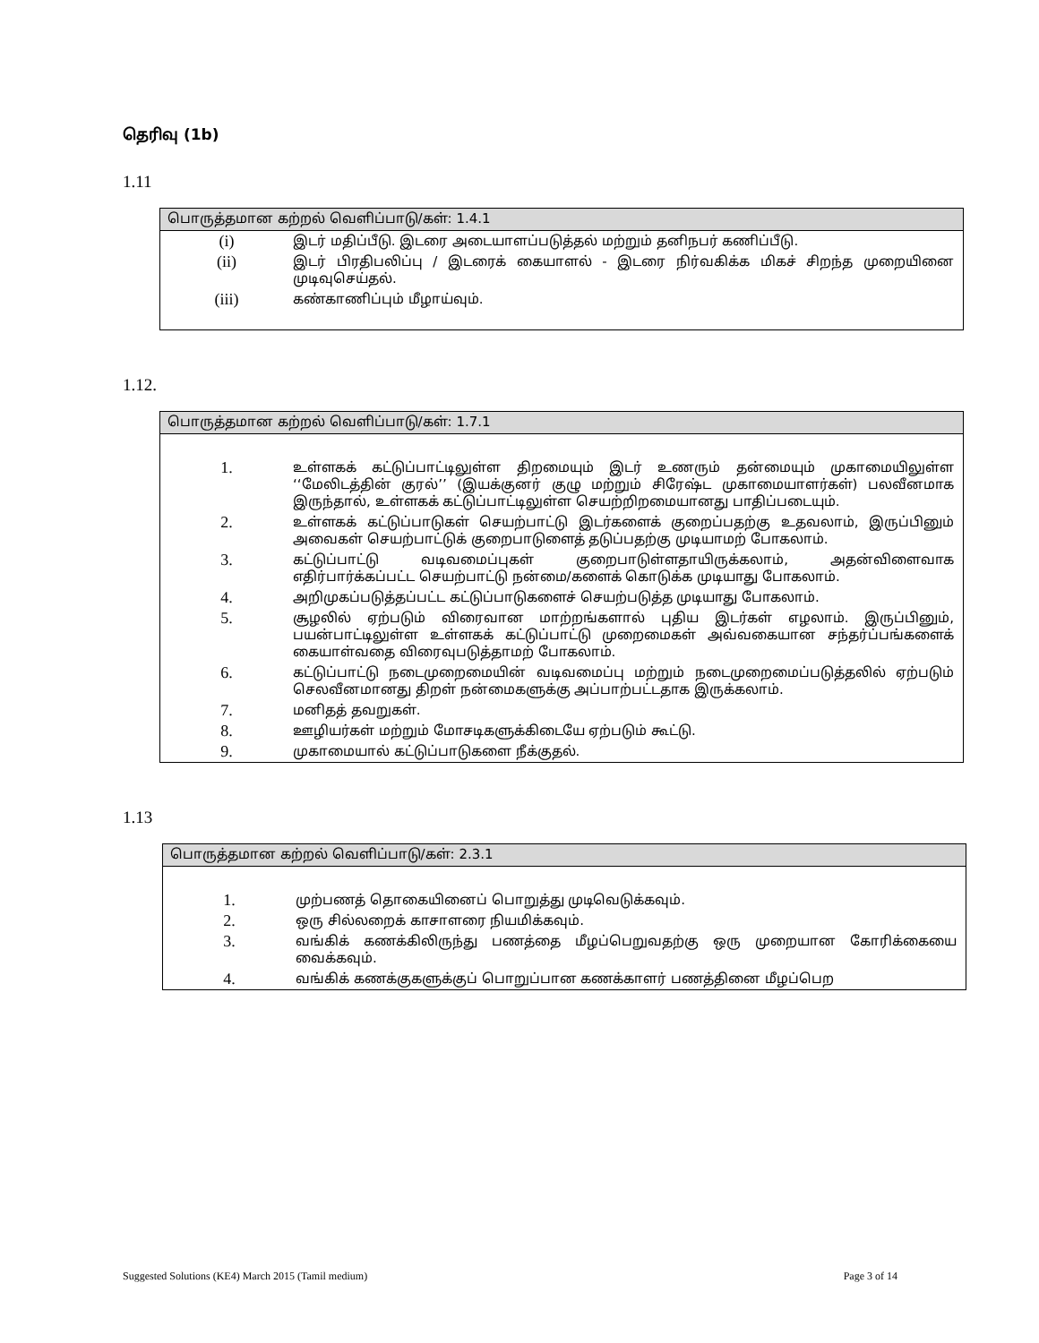தெரிவு (1b)
1.11
பொருத்தமான கற்றல் வெளிப்பாடு/கள்: 1.4.1
| (i) | இடர் மதிப்பீடு. இடரை அடையாளப்படுத்தல் மற்றும் தனிநபர் கணிப்பீடு. |
| (ii) | இடர் பிரதிபலிப்பு / இடரைக் கையாளல் - இடரை நிர்வகிக்க மிகச் சிறந்த முறையினை முடிவுசெய்தல். |
| (iii) | கண்காணிப்பும் மீழாய்வும். |
1.12.
பொருத்தமான கற்றல் வெளிப்பாடு/கள்: 1.7.1
| 1. | உள்ளகக் கட்டுப்பாட்டிலுள்ள திறமையும் இடர் உணரும் தன்மையும் முகாமையிலுள்ள ‘‘மேலிடத்தின் குரல்’’ (இயக்குனர் குழு மற்றும் சிரேஷ்ட முகாமையாளர்கள்) பலவீனமாக இருந்தால், உள்ளகக் கட்டுப்பாட்டிலுள்ள செயற்றிறமையானது பாதிப்படையும். |
| 2. | உள்ளகக் கட்டுப்பாடுகள் செயற்பாட்டு இடர்களைக் குறைப்பதற்கு உதவலாம், இருப்பினும் அவைகள் செயற்பாட்டுக் குறைபாடுளைத் தடுப்பதற்கு முடியாமற் போகலாம். |
| 3. | கட்டுப்பாட்டு வடிவமைப்புகள் குறைபாடுள்ளதாயிருக்கலாம், அதன்விளைவாக எதிர்பார்க்கப்பட்ட செயற்பாட்டு நன்மை/களைக் கொடுக்க முடியாது போகலாம். |
| 4. | அறிமுகப்படுத்தப்பட்ட கட்டுப்பாடுகளைச் செயற்படுத்த முடியாது போகலாம். |
| 5. | சூழலில் ஏற்படும் விரைவான மாற்றங்களால் புதிய இடர்கள் எழலாம். இருப்பினும், பயன்பாட்டிலுள்ள உள்ளகக் கட்டுப்பாட்டு முறைமைகள் அவ்வகையான சந்தர்ப்பங்களைக் கையாள்வதை விரைவுபடுத்தாமற் போகலாம். |
| 6. | கட்டுப்பாட்டு நடைமுறைமையின் வடிவமைப்பு மற்றும் நடைமுறைமைப்படுத்தலில் ஏற்படும் செலவீனமானது திறள் நன்மைகளுக்கு அப்பாற்பட்டதாக இருக்கலாம். |
| 7. | மனிதத் தவறுகள். |
| 8. | ஊழியர்கள் மற்றும் மோசடிகளுக்கிடையே ஏற்படும் கூட்டு. |
| 9. | முகாமையால் கட்டுப்பாடுகளை நீக்குதல். |
1.13
பொருத்தமான கற்றல் வெளிப்பாடு/கள்: 2.3.1
| 1. | முற்பணத் தொகையினைப் பொறுத்து முடிவெடுக்கவும். |
| 2. | ஒரு சில்லறைக் காசாளரை நியமிக்கவும். |
| 3. | வங்கிக் கணக்கிலிருந்து பணத்தை மீழப்பெறுவதற்கு ஒரு முறையான கோரிக்கையை வைக்கவும். |
| 4. | வங்கிக் கணக்குகளுக்குப் பொறுப்பான கணக்காளர் பணத்தினை மீழப்பெற |
Suggested Solutions (KE4) March 2015 (Tamil medium) Page 3 of 14